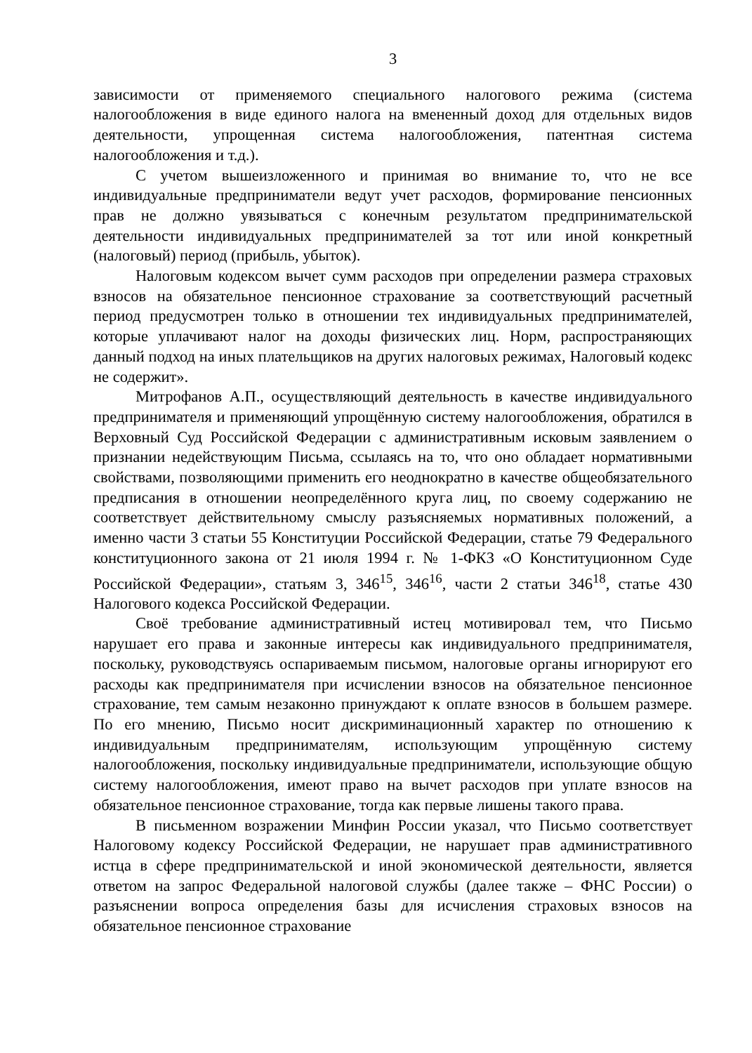3
зависимости от применяемого специального налогового режима (система налогообложения в виде единого налога на вмененный доход для отдельных видов деятельности, упрощенная система налогообложения, патентная система налогообложения и т.д.).
С учетом вышеизложенного и принимая во внимание то, что не все индивидуальные предприниматели ведут учет расходов, формирование пенсионных прав не должно увязываться с конечным результатом предпринимательской деятельности индивидуальных предпринимателей за тот или иной конкретный (налоговый) период (прибыль, убыток).
Налоговым кодексом вычет сумм расходов при определении размера страховых взносов на обязательное пенсионное страхование за соответствующий расчетный период предусмотрен только в отношении тех индивидуальных предпринимателей, которые уплачивают налог на доходы физических лиц. Норм, распространяющих данный подход на иных плательщиков на других налоговых режимах, Налоговый кодекс не содержит».
Митрофанов А.П., осуществляющий деятельность в качестве индивидуального предпринимателя и применяющий упрощённую систему налогообложения, обратился в Верховный Суд Российской Федерации с административным исковым заявлением о признании недействующим Письма, ссылаясь на то, что оно обладает нормативными свойствами, позволяющими применить его неоднократно в качестве общеобязательного предписания в отношении неопределённого круга лиц, по своему содержанию не соответствует действительному смыслу разъясняемых нормативных положений, а именно части 3 статьи 55 Конституции Российской Федерации, статье 79 Федерального конституционного закона от 21 июля 1994 г. № 1-ФКЗ «О Конституционном Суде Российской Федерации», статьям 3, 346<sup>15</sup>, 346<sup>16</sup>, части 2 статьи 346<sup>18</sup>, статье 430 Налогового кодекса Российской Федерации.
Своё требование административный истец мотивировал тем, что Письмо нарушает его права и законные интересы как индивидуального предпринимателя, поскольку, руководствуясь оспариваемым письмом, налоговые органы игнорируют его расходы как предпринимателя при исчислении взносов на обязательное пенсионное страхование, тем самым незаконно принуждают к оплате взносов в большем размере. По его мнению, Письмо носит дискриминационный характер по отношению к индивидуальным предпринимателям, использующим упрощённую систему налогообложения, поскольку индивидуальные предприниматели, использующие общую систему налогообложения, имеют право на вычет расходов при уплате взносов на обязательное пенсионное страхование, тогда как первые лишены такого права.
В письменном возражении Минфин России указал, что Письмо соответствует Налоговому кодексу Российской Федерации, не нарушает прав административного истца в сфере предпринимательской и иной экономической деятельности, является ответом на запрос Федеральной налоговой службы (далее также – ФНС России) о разъяснении вопроса определения базы для исчисления страховых взносов на обязательное пенсионное страхование